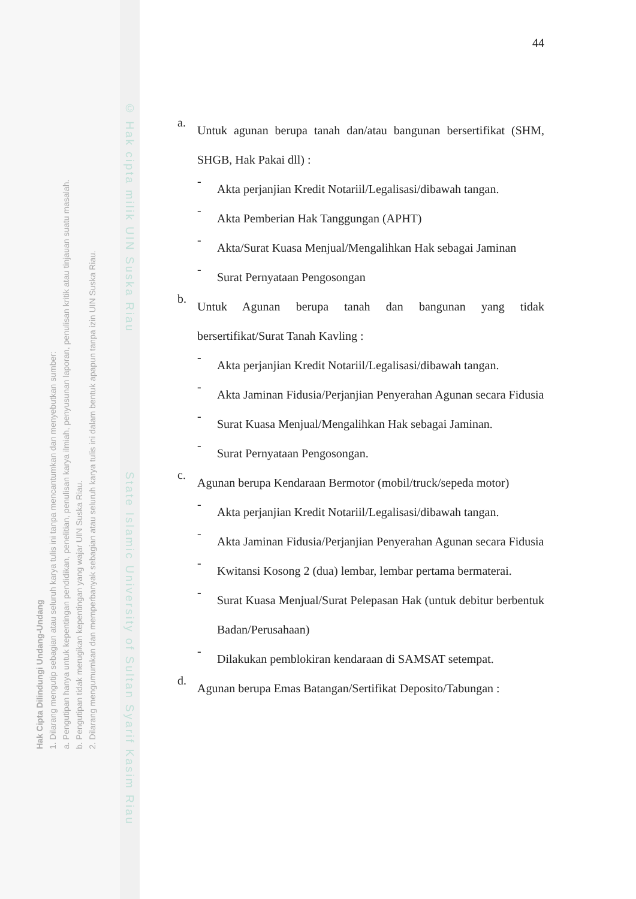© Hak cipta milik UIN Suska Riau State Islamic University of Sultan Syarif Kasim Riau
44
a.
Untuk agunan berupa tanah dan/atau bangunan bersertifikat (SHM, SHGB, Hak Pakai dll) :
-
Akta perjanjian Kredit Notariil/Legalisasi/dibawah tangan.
-
Akta Pemberian Hak Tanggungan (APHT)
-
Akta/Surat Kuasa Menjual/Mengalihkan Hak sebagai Jaminan
-
Surat Pernyataan Pengosongan
b.
Untuk Agunan berupa tanah dan bangunan yang tidak bersertifikat/Surat Tanah Kavling :
-
Akta perjanjian Kredit Notariil/Legalisasi/dibawah tangan.
-
Akta Jaminan Fidusia/Perjanjian Penyerahan Agunan secara Fidusia
-
Surat Kuasa Menjual/Mengalihkan Hak sebagai Jaminan.
-
Surat Pernyataan Pengosongan.
c.
Agunan berupa Kendaraan Bermotor (mobil/truck/sepeda motor)
-
Akta perjanjian Kredit Notariil/Legalisasi/dibawah tangan.
-
Akta Jaminan Fidusia/Perjanjian Penyerahan Agunan secara Fidusia
-
Kwitansi Kosong 2 (dua) lembar, lembar pertama bermaterai.
-
Surat Kuasa Menjual/Surat Pelepasan Hak (untuk debitur berbentuk Badan/Perusahaan)
-
Dilakukan pemblokiran kendaraan di SAMSAT setempat.
d.
Agunan berupa Emas Batangan/Sertifikat Deposito/Tabungan :
Hak Cipta Dilindungi Undang-Undang
1. Dilarang mengutip sebagian atau seluruh karya tulis ini tanpa mencantumkan dan menyebutkan sumber:
a. Pengutipan hanya untuk kepentingan pendidikan, penelitian, penulisan karya ilmiah, penyusunan laporan, penulisan kritik atau tinjauan suatu masalah.
b. Pengutipan tidak merugikan kepentingan yang wajar UIN Suska Riau.
2. Dilarang mengumumkan dan memperbanyak sebagian atau seluruh karya tulis ini dalam bentuk apapun tanpa izin UIN Suska Riau.